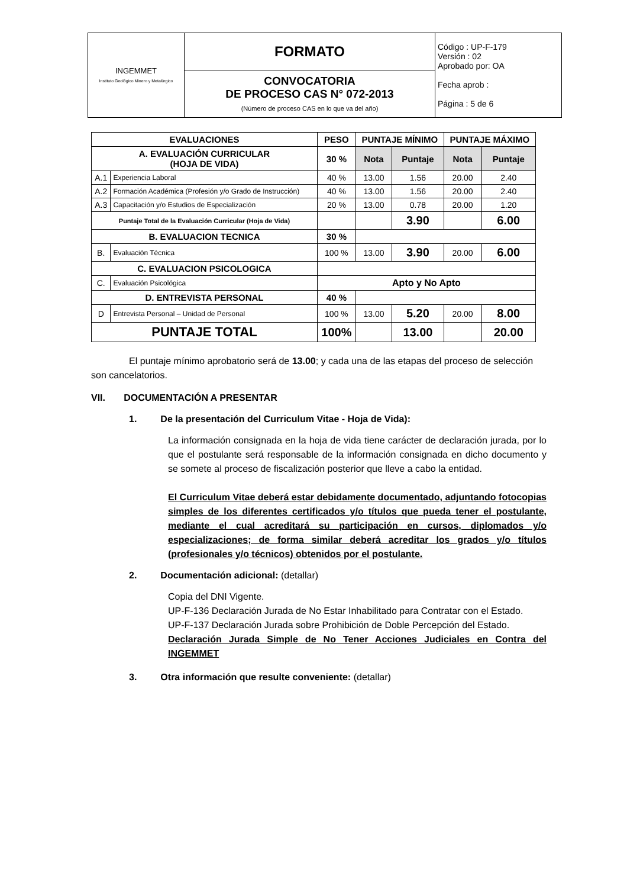| INGEMMET Instituto Geológico Minero y Metalúrgico | FORMATO | Código : UP-F-179 Versión : 02 Aprobado por: OA Fecha aprob : Página : 5 de 6 |
| | CONVOCATORIA DE PROCESO CAS N° 072-2013 (Número de proceso CAS en lo que va del año) | |
| EVALUACIONES | | PESO | PUNTAJE MÍNIMO | | PUNTAJE MÁXIMO | |
| --- | --- | --- | --- | --- | --- | --- |
| A. EVALUACIÓN CURRICULAR (HOJA DE VIDA) | | 30 % | Nota | Puntaje | Nota | Puntaje |
| A.1 | Experiencia Laboral | 40 % | 13.00 | 1.56 | 20.00 | 2.40 |
| A.2 | Formación Académica (Profesión y/o Grado de Instrucción) | 40 % | 13.00 | 1.56 | 20.00 | 2.40 |
| A.3 | Capacitación y/o Estudios de Especialización | 20 % | 13.00 | 0.78 | 20.00 | 1.20 |
| Puntaje Total de la Evaluación Curricular (Hoja de Vida) | | | | 3.90 | | 6.00 |
| B. EVALUACION TECNICA | | 30 % | | | | |
| B. | Evaluación Técnica | 100 % | 13.00 | 3.90 | 20.00 | 6.00 |
| C. EVALUACION PSICOLOGICA | | | | | | |
| C. | Evaluación Psicológica | Apto y No Apto | | | | |
| D. ENTREVISTA PERSONAL | | 40 % | | | | |
| D | Entrevista Personal – Unidad de Personal | 100 % | 13.00 | 5.20 | 20.00 | 8.00 |
| PUNTAJE TOTAL | | 100% | | 13.00 | | 20.00 |
El puntaje mínimo aprobatorio será de 13.00; y cada una de las etapas del proceso de selección son cancelatorios.
VII. DOCUMENTACIÓN A PRESENTAR
1. De la presentación del Curriculum Vitae - Hoja de Vida):
La información consignada en la hoja de vida tiene carácter de declaración jurada, por lo que el postulante será responsable de la información consignada en dicho documento y se somete al proceso de fiscalización posterior que lleve a cabo la entidad.
El Curriculum Vitae deberá estar debidamente documentado, adjuntando fotocopias simples de los diferentes certificados y/o títulos que pueda tener el postulante, mediante el cual acreditará su participación en cursos, diplomados y/o especializaciones; de forma similar deberá acreditar los grados y/o títulos (profesionales y/o técnicos) obtenidos por el postulante.
2. Documentación adicional: (detallar)
Copia del DNI Vigente.
UP-F-136 Declaración Jurada de No Estar Inhabilitado para Contratar con el Estado.
UP-F-137 Declaración Jurada sobre Prohibición de Doble Percepción del Estado.
Declaración Jurada Simple de No Tener Acciones Judiciales en Contra del INGEMMET
3. Otra información que resulte conveniente: (detallar)